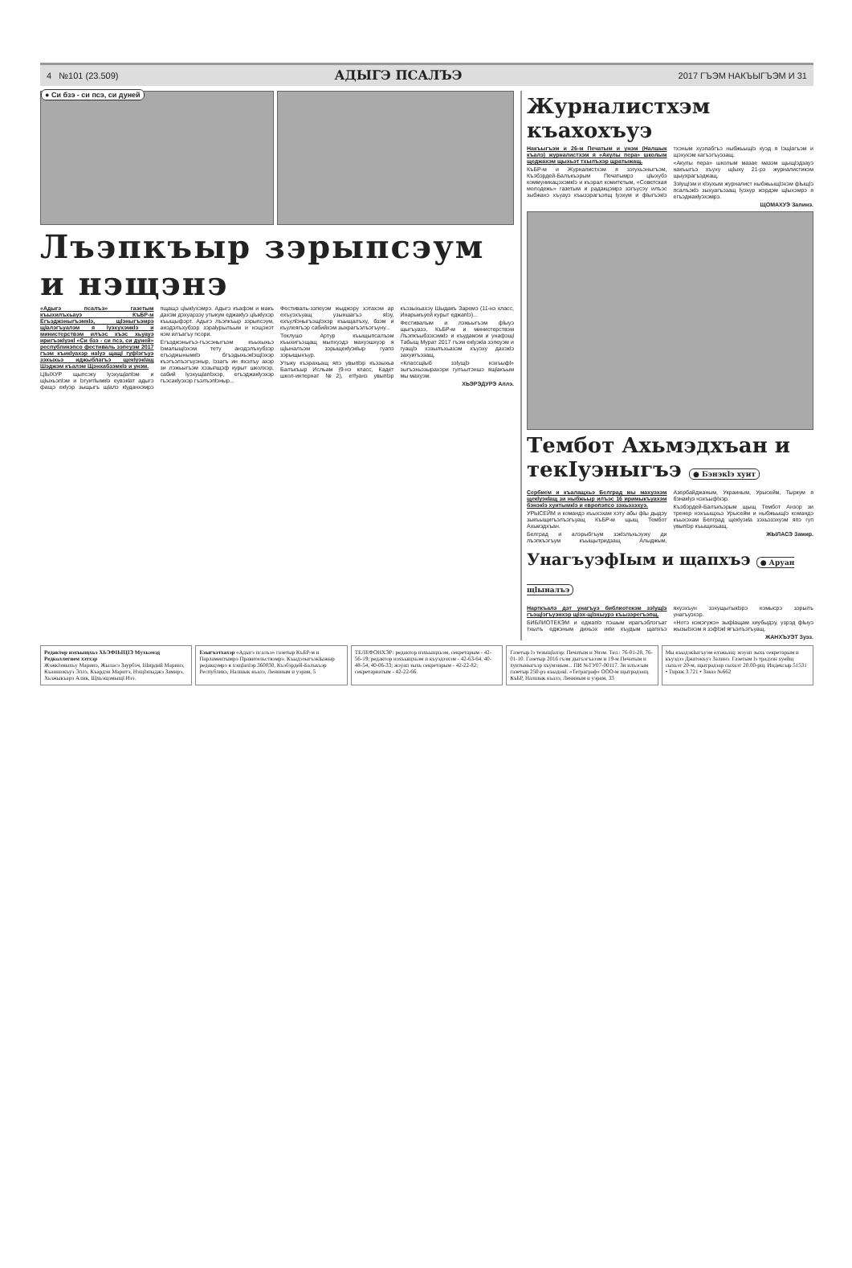4 №101 (23.509) АДЫГЭ ПСАЛЪЭ 2017 ГЪЭМ НАКЪЫГЪЭМ И 31
● Си бзэ - си псэ, си дуней
Лъэпкъыр зэрыпсэум и нэщэнэ
«Адыгэ псалъэ» газетым къыхилъхьауэ КъБР-м Егъэджэныгъэмкlэ, щlэныгъэмрэ щlалэгъуалэм я lуэхухэмкlэ и министерствэм илъэс къэс хьуауэ иригъэкlуэкl «Си бзэ - си псэ, си дуней» республикэпсо фестиваль зэпеуэм 2017 гъэм къикlуахэр наlуэ щащl гуфlэгъуэ зэхыхьэ иджыблагъэ щекlуэкlащ Шэджэм къалэм Щэнхабзэмкlэ и унэм.
ЦIЫХУР щыпсэку lуэхущlапlэм и щlыхьэпlэм и lэгуитlымкlэ еувэкlат адыгэ фащэ екlуэр зыщыгъ щlалэ кlуданхэмрэ пщащэ цlыкlухэмрэ. Адыгэ къафэм и макъ дахэм дэхуарзэу утыкум еджакlуэ цlыкlухэр къыщыфэрт. Адыгэ лъэпкъыр зэрыпсэум, анэдэлъхубзэр зэраlурылъым и нэщэнэт нэм илъагъу псори.
Егъэджэныгъэ-гъэсэныгъэм къыхыхьэ lэмалыщlэхэм тету анэдэлъхубзэр егъэджынымкlэ бгъэдыхьэкlэщlэхэр къэгъэлъэгъуэныр, lэзагъ ин яхэлъу ахэр зи лэжьыгъэм хэзыпщэф курыт школхэр, сабий lуэхущlапlэхэр, егъэджакlуэхэр гъэсакlуэхэр гъэлъэпlэныр...
Фестиваль-зэпеуэм жыджэру хэтахэм ар ехъуэхъуащ узыншагъэ яlэу, ехъулlэныгъэщlэхэр къыщалъху, бзэм и къулеягъэр сабийхэм зыхрагъэлъэгъуну...
Теклушэ Артур къыщыпсалъэм къыхигъэщащ мыпхуэдэ махуэшхуэр я щlыналъэм зэрыщекlуэкlыр гуапэ зэрыщыхъур.
Утыку къэрахьащ япэ увыпlэр къэзыхьа Балъкъыр Исльам (9-нэ класс, Кадет школ-интернат №2), етlуанэ увыпlэр къэзыхьахэу Шыдакъ Заремэ (11-нэ класс, Инарыкъуей курыт еджапlэ)...
Фестивалым и лэжьыгъэм фlыуэ щыгъуазэ, КъБР-м и министерствэм Лъэпкъыбзэхэмкlэ и къудамэм и унафэщl Табыщ Мурат 2017 гъэм екlуэкlа зэпеуэм и гуащlэ хэзылъхьахэм хъуэху дахэкlэ захуигъэзащ.
«Классщlыб зэlущlэ нэхъыфl» зыгъэхьэзырахэри гулъытэншэ ящlакъым мы махуэм.
ХЬЭРЭДУРЭ Аллэ.
Журналистхэм къахохъуэ
Накъыгъэм и 26-м Печатым и унэм (Налшык къалэ) журналистхэм я «Акулы пера» школым щеджахэм щыхьэт тхылъхэр щратыжащ.
КъБР-м и Журналистхэм я зэгухьэныгъэм, Къэбэрдей-Балъкъэрым Печатымрэ цlыхубэ коммуникацэхэмкlэ и къэрал комитетым, «Советская молодежь» газетым и радакцэмрэ зэгъусэу илъэс зыбжанэ хъуауэ къызэрагъэпщ lуэхум и фlыгъэкlэ тхэным хуэпабгъэ ныбжьыщlэ куэд я lэщlагъэм и щэхухэм хагъэгъуэзащ.
«Акулы пера» школым мазае мазэм щыщlэдзауэ накъыгъэ хъуху щlыху 21-рэ журналистикэм щыухрагъэджащ.
Зэlущlэм и кlэухым журналист ныбжьыщlэхэм фlыщlэ псалъэкlэ зыхуагъэзащ lуэхур жэрдэм щlыхэмрэ я егъэджакlуэхэмрэ.
ЩОМАХУЭ Залинэ.
Тембот Ахьмэдхъан и текIуэныгъэ ● Бэнэкlэ хуит
Сербием и къалащхьэ Белград мы махуэхэм щекlуэкlащ зи ныбжьыр илъэс 16 иримыкъуахэм бэнэкlэ хуитымкlэ и европэпсо зэхьэзэхуэ.
УРЫСЕЙМ и командэ къыхэхам хэту абы фlы дыдэу зыкъыщигъэлъэгъуащ КъБР-м щыщ Тембот Ахьмэдхъан.
Белград и алэрыбгъум зэкlэлъхьэужу ди лъэпкъэгъум къыщытридзащ Алыджым, Азербайджаным, Украиным, Урысейм, Тыркум я бэнакlуэ нэхъыфlхэр.
Къэбэрдей-Балъкъэрым щыщ Тембот Анзор зи тренер нэхъыщхьэ Урысейм и ныбжьыщlэ командэ къыхэхам Белград щекlуэкlа зэхьэзэхуэм япэ гуп увыпlэр къыщихьащ.
ЖЫЛАСЭ Замир.
УнагъуэфIым и щапхъэ ● Аруан щlыналъэ
Нарткъалэ дэт унагъуэ библиотекэм зэlущlэ гъэщlэгъуэнхэр щlэх-щlэхыурэ къызэрегъэпщ.
БИБЛИОТЕКЭМ и еджапlэ пэшым ирагъэблэгъат тхылъ еджэным дихьэх икlи къудым щапхъэ яхуэхъун зэхущытыкlэрэ нэмысрэ зэрылъ унагъуэхэр.
«Нотэ нэжэгужэ» зыфlащам хиубыдэу, узрэд фlыуэ жызыlэхэм я зэфlэкl ягъэлъэгъуащ.
ЖАНХЪУЭТ Зуэз.
Редактор нэхъыщхьэ ХЬЭФIЫЦIЭ Мухьэмэд
Редколлегием хэтхэр
Жэжкlэмыхъу Маринэ, Жыласэ Заурбэч, Ширдий Маринэ, Къаншокъуэ Эллэ, Къардэн Маритэ, Нэщlэпыджэ Замирэ, Хьэжыкъарэ Алик, Щхьэщэмыщl Изэ.
Езыгъэтхахэр «Адыгэ псалъэ» газетыр КъБР-м и Парламентымрэ Правительствэмрэ. Къыдэзыгъэкlыжыр редакцэмрэ я хэщlапlэр 360030, Къэбэрдей-Балъкъэр Республикэ, Налшык къалэ, Лениным и уэрам, 5
ТЕЛЕФОНХЭР: редактор нэхъыщхьэм, секретарым - 42-56-19; редактор нэхъыщхьэм и къуэдзэхэм - 42-63-64, 40-48-54, 40-06-33; жэуап зыхь секретарым - 42-22-82; секретариатым - 42-22-66.
Газетыр lэ тезыщlахэр: Печатым и Унэм. Тел.: 76-01-28, 76-01-10. Газетыр 2016 гъэм дыгъэгъазэм и 19-м Печатым и хуитыныгъэр хъумэным... ПИ №ТУ07-00117. Зи илъэсым газетыр 250-рэ къыдокl. «Тетраграф» ООО-м щытрадзащ. КъБР, Налшык къалэ, Лениным и уэрам, 33
Мы къыдэкlыгъуэм елэжьащ: жэуап зыхь секретарым и къуэдзэ Джатокъуэ Залинэ. Газетым lэ традзэн хуейщ сыхьэт 20-м, щытрадзар сыхьэт 20.00-рщ. Индексыр 51531 • Тираж 3.721 • Заказ №662